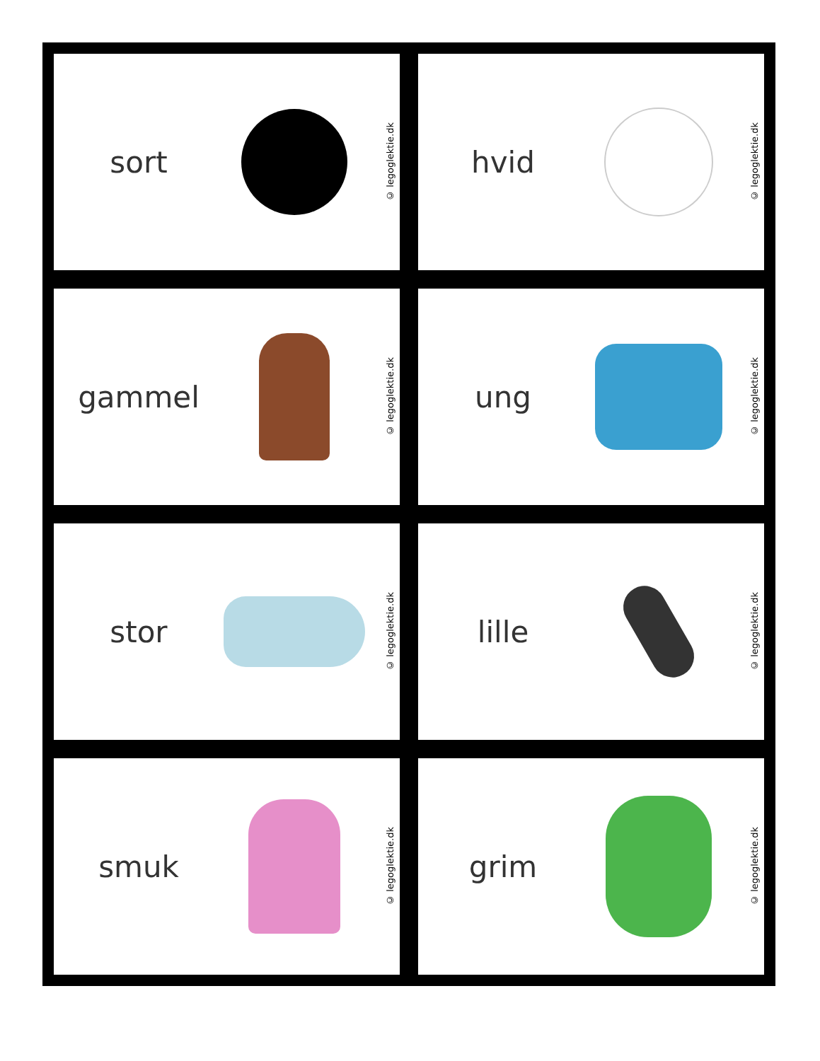sort
© legoglektie.dk
hvid
© legoglektie.dk
gammel
© legoglektie.dk
ung
© legoglektie.dk
stor
© legoglektie.dk
lille
© legoglektie.dk
smuk
© legoglektie.dk
grim
© legoglektie.dk